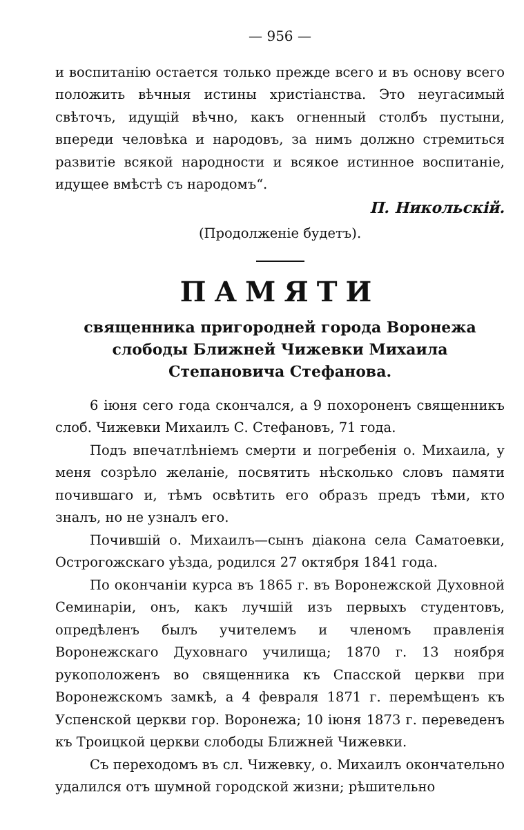— 956 —
и воспитанію остается только прежде всего и въ основу всего положить вѣчныя истины христіанства. Это неугасимый свѣточъ, идущій вѣчно, какъ огненный столбъ пустыни, впереди человѣка и народовъ, за нимъ должно стремиться развитіе всякой народности и всякое истинное воспитаніе, идущее вмѣстѣ съ народомъ“.
П. Никольскій.
(Продолженіе будетъ).
ПАМЯТИ
священника пригородней города Воронежа слободы Ближней Чижевки Михаила Степановича Стефанова.
6 іюня сего года скончался, а 9 похороненъ священникъ слоб. Чижевки Михаилъ С. Стефановъ, 71 года.
Подъ впечатлѣніемъ смерти и погребенія о. Михаила, у меня созрѣло желаніе, посвятить нѣсколько словъ памяти почившаго и, тѣмъ освѣтить его образъ предъ тѣми, кто зналъ, но не узналъ его.
Почившій о. Михаилъ—сынъ діакона села Саматоевки, Острогожскаго уѣзда, родился 27 октября 1841 года.
По окончаніи курса въ 1865 г. въ Воронежской Духовной Семинаріи, онъ, какъ лучшій изъ первыхъ студентовъ, опредѣленъ былъ учителемъ и членомъ правленія Воронежскаго Духовнаго училища; 1870 г. 13 ноября рукоположенъ во священника къ Спасской церкви при Воронежскомъ замкѣ, а 4 февраля 1871 г. перемѣщенъ къ Успенской церкви гор. Воронежа; 10 іюня 1873 г. переведенъ къ Троицкой церкви слободы Ближней Чижевки.
Съ переходомъ въ сл. Чижевку, о. Михаилъ окончательно удалился отъ шумной городской жизни; рѣшительно